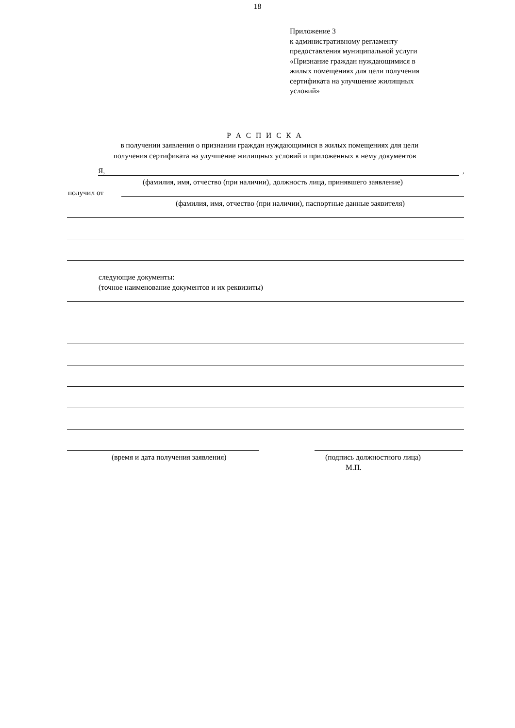18
Приложение 3
к административному регламенту
предоставления муниципальной услуги
«Признание граждан нуждающимися в
жилых помещениях для цели получения
сертификата на улучшение жилищных
условий»
Р А С П И С К А
в получении заявления о признании граждан нуждающимися в жилых помещениях для цели
получения сертификата на улучшение жилищных условий и приложенных к нему документов
Я, ,
(фамилия, имя, отчество (при наличии), должность лица, принявшего заявление)
получил от
(фамилия, имя, отчество (при наличии), паспортные данные заявителя)
следующие документы:
(точное наименование документов и их реквизиты)
(время и дата получения заявления) (подпись должностного лица)
М.П.